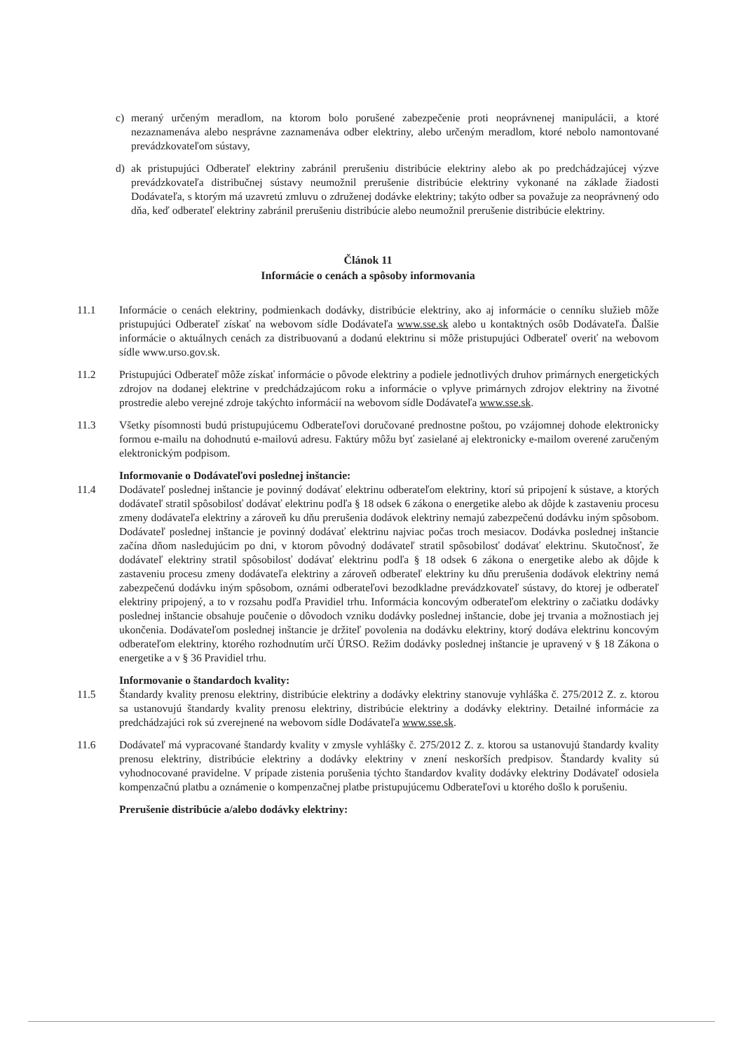c) meraný určeným meradlom, na ktorom bolo porušené zabezpečenie proti neoprávnenej manipulácii, a ktoré nezaznamenáva alebo nesprávne zaznamenáva odber elektriny, alebo určeným meradlom, ktoré nebolo namontované prevádzkovateľom sústavy,
d) ak pristupujúci Odberateľ elektriny zabránil prerušeniu distribúcie elektriny alebo ak po predchádzajúcej výzve prevádzkovateľa distribučnej sústavy neumožnil prerušenie distribúcie elektriny vykonané na základe žiadosti Dodávateľa, s ktorým má uzavretú zmluvu o združenej dodávke elektriny; takýto odber sa považuje za neoprávnený odo dňa, keď odberateľ elektriny zabránil prerušeniu distribúcie alebo neumožnil prerušenie distribúcie elektriny.
Článok 11
Informácie o cenách a spôsoby informovania
11.1 Informácie o cenách elektriny, podmienkach dodávky, distribúcie elektriny, ako aj informácie o cenníku služieb môže pristupujúci Odberateľ získať na webovom sídle Dodávateľa www.sse.sk alebo u kontaktných osôb Dodávateľa. Ďalšie informácie o aktuálnych cenách za distribuovanú a dodanú elektrinu si môže pristupujúci Odberateľ overiť na webovom sídle www.urso.gov.sk.
11.2 Pristupujúci Odberateľ môže získať informácie o pôvode elektriny a podiele jednotlivých druhov primárnych energetických zdrojov na dodanej elektrine v predchádzajúcom roku a informácie o vplyve primárnych zdrojov elektriny na životné prostredie alebo verejné zdroje takýchto informácií na webovom sídle Dodávateľa www.sse.sk.
11.3 Všetky písomnosti budú pristupujúcemu Odberateľovi doručované prednostne poštou, po vzájomnej dohode elektronicky formou e-mailu na dohodnutú e-mailovú adresu. Faktúry môžu byť zasielané aj elektronicky e-mailom overené zaručeným elektronickým podpisom.
Informovanie o Dodávateľovi poslednej inštancie:
11.4 Dodávateľ poslednej inštancie je povinný dodávať elektrinu odberateľom elektriny, ktorí sú pripojení k sústave, a ktorých dodávateľ stratil spôsobilosť dodávať elektrinu podľa § 18 odsek 6 zákona o energetike alebo ak dôjde k zastaveniu procesu zmeny dodávateľa elektriny a zároveň ku dňu prerušenia dodávok elektriny nemajú zabezpečenú dodávku iným spôsobom. Dodávateľ poslednej inštancie je povinný dodávať elektrinu najviac počas troch mesiacov. Dodávka poslednej inštancie začína dňom nasledujúcim po dni, v ktorom pôvodný dodávateľ stratil spôsobilosť dodávať elektrinu. Skutočnosť, že dodávateľ elektriny stratil spôsobilosť dodávať elektrinu podľa § 18 odsek 6 zákona o energetike alebo ak dôjde k zastaveniu procesu zmeny dodávateľa elektriny a zároveň odberateľ elektriny ku dňu prerušenia dodávok elektriny nemá zabezpečenú dodávku iným spôsobom, oznámi odberateľovi bezodkladne prevádzkovateľ sústavy, do ktorej je odberateľ elektriny pripojený, a to v rozsahu podľa Pravidiel trhu. Informácia koncovým odberateľom elektriny o začiatku dodávky poslednej inštancie obsahuje poučenie o dôvodoch vzniku dodávky poslednej inštancie, dobe jej trvania a možnostiach jej ukončenia. Dodávateľom poslednej inštancie je držiteľ povolenia na dodávku elektriny, ktorý dodáva elektrinu koncovým odberateľom elektriny, ktorého rozhodnutím určí ÚRSO. Režim dodávky poslednej inštancie je upravený v § 18 Zákona o energetike a v § 36 Pravidiel trhu.
Informovanie o štandardoch kvality:
11.5 Štandardy kvality prenosu elektriny, distribúcie elektriny a dodávky elektriny stanovuje vyhláška č. 275/2012 Z. z. ktorou sa ustanovujú štandardy kvality prenosu elektriny, distribúcie elektriny a dodávky elektriny. Detailné informácie za predchádzajúci rok sú zverejnené na webovom sídle Dodávateľa www.sse.sk.
11.6 Dodávateľ má vypracované štandardy kvality v zmysle vyhlášky č. 275/2012 Z. z. ktorou sa ustanovujú štandardy kvality prenosu elektriny, distribúcie elektriny a dodávky elektriny v znení neskorších predpisov. Štandardy kvality sú vyhodnocované pravidelne. V prípade zistenia porušenia týchto štandardov kvality dodávky elektriny Dodávateľ odosiela kompenzačnú platbu a oznámenie o kompenzačnej platbe pristupujúcemu Odberateľovi u ktorého došlo k porušeniu.
Prerušenie distribúcie a/alebo dodávky elektriny: